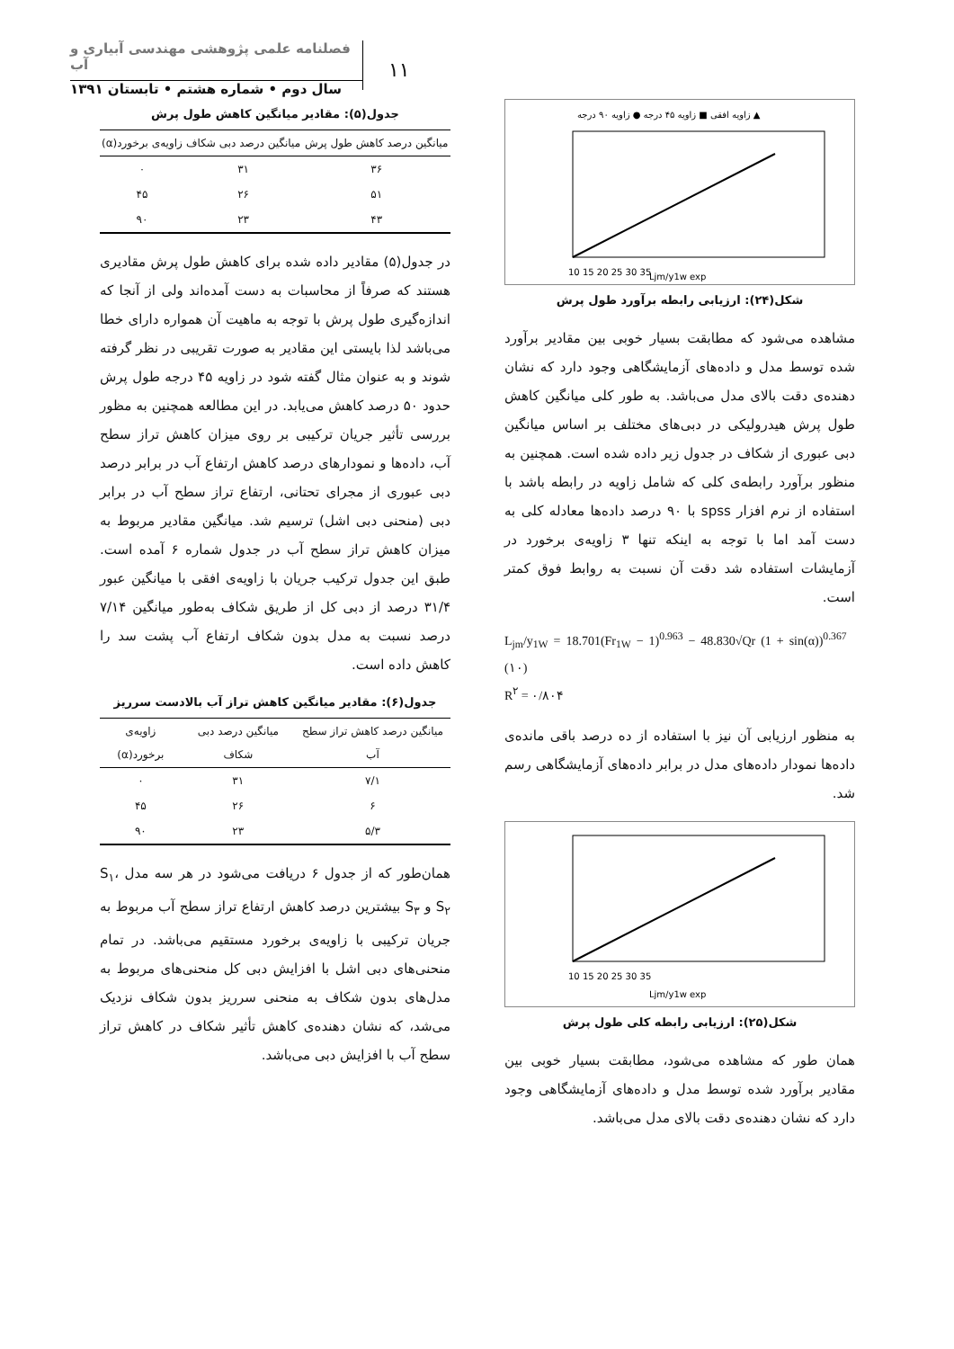۱۱
فصلنامه علمی پژوهشی مهندسی آبیاری و آب
سال دوم • شماره هشتم • تابستان ۱۳۹۱
زاویه افقی ■ زاویه ۴۵ درجه ● زاویه ۹۰ درجه ▲
10 15 20 25 30 35
Ljm/y1w exp
شکل(۲۴): ارزیابی رابطه برآورد طول پرش
مشاهده می‌شود که مطابقت بسیار خوبی بین مقادیر برآورد شده توسط مدل و داده‌های آزمایشگاهی وجود دارد که نشان دهنده‌ی دقت بالای مدل می‌باشد. به طور کلی میانگین کاهش طول پرش هیدرولیکی در دبی‌های مختلف بر اساس میانگین دبی عبوری از شکاف در جدول زیر داده شده است. همچنین به منظور برآورد رابطه‌ی کلی که شامل زاویه در رابطه باشد با استفاده از نرم افزار spss با ۹۰ درصد داده‌ها معادله کلی به دست آمد اما با توجه به اینکه تنها ۳ زاویه‌ی برخورد در آزمایشات استفاده شد دقت آن نسبت به روابط فوق کمتر است.
L<sub>jm</sub>/y<sub>1W</sub> = 18.701(Fr<sub>1W</sub> − 1)<sup>0.963</sup> − 48.830√Qr (1 + sin(α))<sup>0.367</sup> (۱۰)
R<sup>۲</sup> = ۰/۸۰۴
به منظور ارزیابی آن نیز با استفاده از ده درصد باقی مانده‌ی داده‌ها نمودار داده‌های مدل در برابر داده‌های آزمایشگاهی رسم شد.
10 15 20 25 30 35
Ljm/y1w exp
شکل(۲۵): ارزیابی رابطه کلی طول پرش
همان طور که مشاهده می‌شود، مطابقت بسیار خوبی بین مقادیر برآورد شده توسط مدل و داده‌های آزمایشگاهی وجود دارد که نشان دهنده‌ی دقت بالای مدل می‌باشد.
جدول(۵): مقادیر میانگین کاهش طول پرش
| میانگین درصد کاهش طول پرش | میانگین درصد دبی شکاف | زاویه‌ی برخورد(α) |
| --- | --- | --- |
| ۳۶ | ۳۱ | ۰ |
| ۵۱ | ۲۶ | ۴۵ |
| ۴۳ | ۲۳ | ۹۰ |
در جدول(۵) مقادیر داده شده برای کاهش طول پرش مقادیری هستند که صرفاً از محاسبات به دست آمده‌اند ولی از آنجا که اندازه‌گیری طول پرش با توجه به ماهیت آن همواره دارای خطا می‌باشد لذا بایستی این مقادیر به صورت تقریبی در نظر گرفته شوند و به عنوان مثال گفته شود در زاویه ۴۵ درجه طول پرش حدود ۵۰ درصد کاهش می‌یابد. در این مطالعه همچنین به مظور بررسی تأثیر جریان ترکیبی بر روی میزان کاهش تراز سطح آب، داده‌ها و نمودارهای درصد کاهش ارتفاع آب در برابر درصد دبی عبوری از مجرای تحتانی، ارتفاع تراز سطح آب در برابر دبی (منحنی دبی اشل) ترسیم شد. میانگین مقادیر مربوط به میزان کاهش تراز سطح آب در جدول شماره ۶ آمده است. طبق این جدول ترکیب جریان با زاویه‌ی افقی با میانگین عبور ۳۱/۴ درصد از دبی کل از طریق شکاف به‌طور میانگین ۷/۱۴ درصد نسبت به مدل بدون شکاف ارتفاع آب پشت سد را کاهش داده است.
جدول(۶): مقادیر میانگین کاهش تراز آب بالادست سرریز
| میانگین درصد کاهش تراز سطح آب | میانگین درصد دبی شکاف | زاویه‌ی برخورد(α) |
| --- | --- | --- |
| ۷/۱ | ۳۱ | ۰ |
| ۶ | ۲۶ | ۴۵ |
| ۵/۳ | ۲۳ | ۹۰ |
همان‌طور که از جدول ۶ دریافت می‌شود در هر سه مدل S<sub>۱</sub>، S<sub>۲</sub> و S<sub>۳</sub> بیشترین درصد کاهش ارتفاع تراز سطح آب مربوط به جریان ترکیبی با زاویه‌ی برخورد مستقیم می‌باشد. در تمام منحنی‌های دبی اشل با افزایش دبی کل منحنی‌های مربوط به مدل‌های بدون شکاف به منحنی سرریز بدون شکاف نزدیک می‌شد، که نشان دهنده‌ی کاهش تأثیر شکاف در کاهش تراز سطح آب با افزایش دبی می‌باشد.